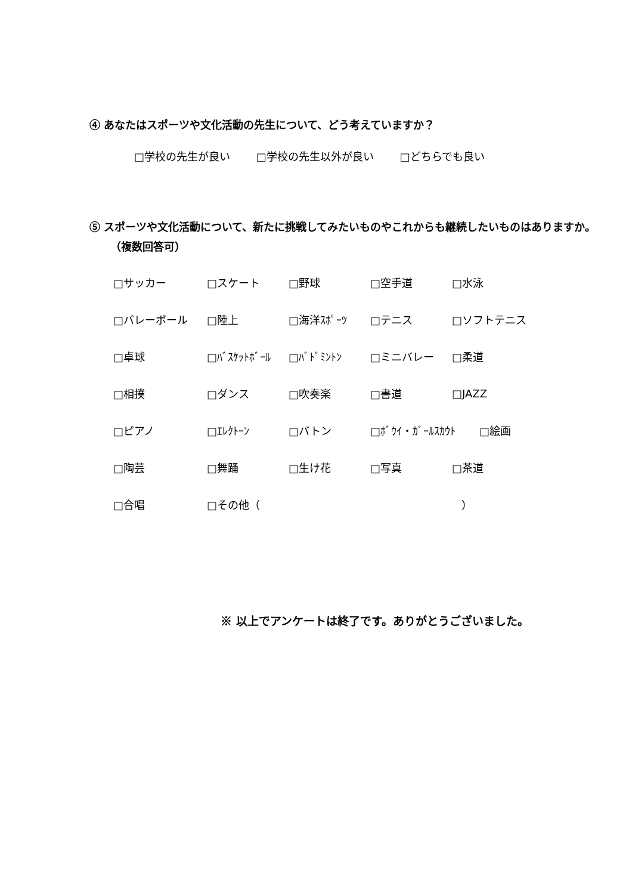④ あなたはスポーツや文化活動の先生について、どう考えていますか？
□学校の先生が良い □学校の先生以外が良い □どちらでも良い
⑤ スポーツや文化活動について、新たに挑戦してみたいものやこれからも継続したいものはありますか。（複数回答可）
| □サッカー | □スケート | □野球 | □空手道 | □水泳 |
| □バレーボール | □陸上 | □海洋ｽﾎﾟｰﾂ | □テニス | □ソフトテニス |
| □卓球 | □ﾊﾞｽｹｯﾄﾎﾞｰﾙ | □ﾊﾞﾄﾞﾐﾝﾄﾝ | □ミニバレー | □柔道 |
| □相撲 | □ダンス | □吹奏楽 | □書道 | □JAZZ |
| □ピアノ | □ｴﾚｸﾄｰﾝ | □バトン | □ﾎﾞｳｲ・ｶﾞｰﾙｽｶｳﾄ □絵画 | |
| □陶芸 | □舞踊 | □生け花 | □写真 | □茶道 |
| □合唱 | □その他（ ） | | | |
※ 以上でアンケートは終了です。ありがとうございました。